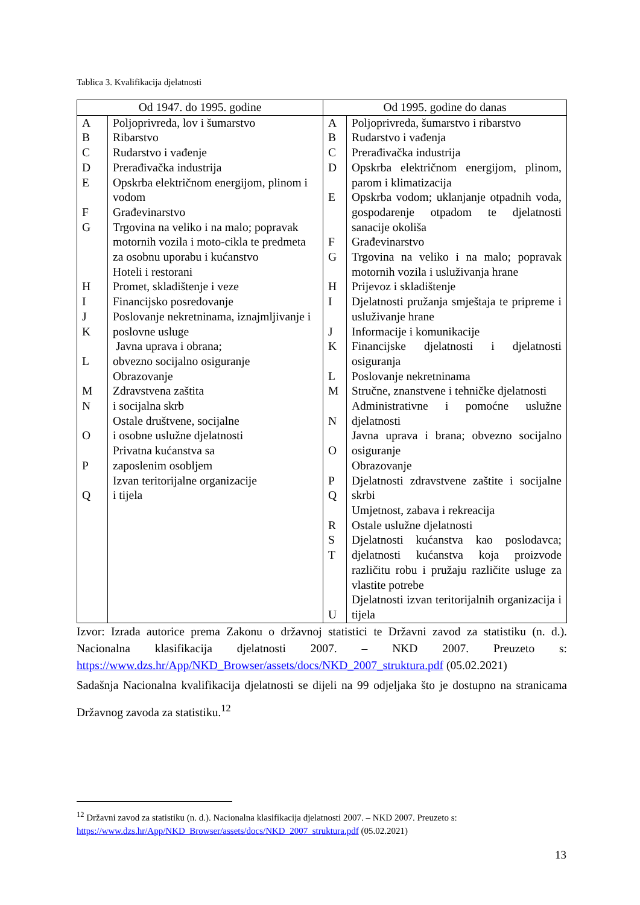Tablica 3. Kvalifikacija djelatnosti
| Od 1947. do 1995. godine | | Od 1995. godine do danas | |
| --- | --- | --- | --- |
| A B C D E F G H I J K L M N O P Q | Poljoprivreda, lov i šumarstvo Ribarstvo Rudarstvo i vađenje Prerađivačka industrija Opskrba električnom energijom, plinom i vodom Građevinarstvo Trgovina na veliko i na malo; popravak motornih vozila i moto-cikla te predmeta za osobnu uporabu i kućanstvo Hoteli i restorani Promet, skladištenje i veze Financijsko posredovanje Poslovanje nekretninama, iznajmljivanje i poslovne usluge Javna uprava i obrana; obvezno socijalno osiguranje Obrazovanje Zdravstvena zaštita i socijalna skrb Ostale društvene, socijalne i osobne uslužne djelatnosti Privatna kućanstva sa zaposlenim osobljem Izvan teritorijalne organizacije i tijela | A B C D E F G H I J K L M N O P Q R S T U | Poljoprivreda, šumarstvo i ribarstvo Rudarstvo i vađenja Prerađivačka industrija Opskrba električnom energijom, plinom, parom i klimatizacija Opskrba vodom; uklanjanje otpadnih voda, gospodarenje otpadom te djelatnosti sanacije okoliša Građevinarstvo Trgovina na veliko i na malo; popravak motornih vozila i usluživanja hrane Prijevoz i skladištenje Djelatnosti pružanja smještaja te pripreme i usluživanje hrane Informacije i komunikacije Financijske djelatnosti i djelatnosti osiguranja Poslovanje nekretninama Stručne, znanstvene i tehničke djelatnosti Administrativne i pomoćne uslužne djelatnosti Javna uprava i brana; obvezno socijalno osiguranje Obrazovanje Djelatnosti zdravstvene zaštite i socijalne skrbi Umjetnost, zabava i rekreacija Ostale uslužne djelatnosti Djelatnosti kućanstva kao poslodavca; djelatnosti kućanstva koja proizvode različitu robu i pružaju različite usluge za vlastite potrebe Djelatnosti izvan teritorijalnih organizacija i tijela |
Izvor: Izrada autorice prema Zakonu o državnoj statistici te Državni zavod za statistiku (n. d.). Nacionalna klasifikacija djelatnosti 2007. – NKD 2007. Preuzeto s: https://www.dzs.hr/App/NKD_Browser/assets/docs/NKD_2007_struktura.pdf (05.02.2021)
Sadašnja Nacionalna kvalifikacija djelatnosti se dijeli na 99 odjeljaka što je dostupno na stranicama Državnog zavoda za statistiku.<sup>12</sup>
<sup>12</sup> Državni zavod za statistiku (n. d.). Nacionalna klasifikacija djelatnosti 2007. – NKD 2007. Preuzeto s: https://www.dzs.hr/App/NKD_Browser/assets/docs/NKD_2007_struktura.pdf (05.02.2021)
13